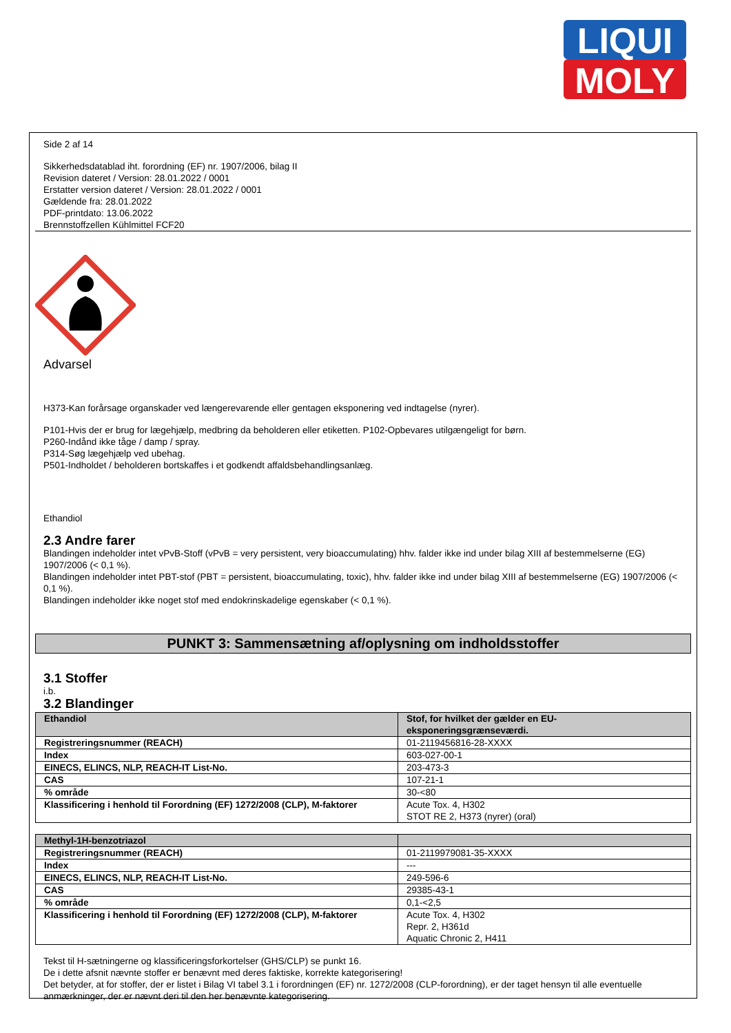LIQUI
MOLY
Side 2 af 14
Sikkerhedsdatablad iht. forordning (EF) nr. 1907/2006, bilag II
Revision dateret / Version: 28.01.2022 / 0001
Erstatter version dateret / Version: 28.01.2022 / 0001
Gældende fra: 28.01.2022
PDF-printdato: 13.06.2022
Brennstoffzellen Kühlmittel FCF20
Advarsel
H373-Kan forårsage organskader ved længerevarende eller gentagen eksponering ved indtagelse (nyrer).
P101-Hvis der er brug for lægehjælp, medbring da beholderen eller etiketten. P102-Opbevares utilgængeligt for børn.
P260-Indånd ikke tåge / damp / spray.
P314-Søg lægehjælp ved ubehag.
P501-Indholdet / beholderen bortskaffes i et godkendt affaldsbehandlingsanlæg.
Ethandiol
2.3 Andre farer
Blandingen indeholder intet vPvB-Stoff (vPvB = very persistent, very bioaccumulating) hhv. falder ikke ind under bilag XIII af bestemmelserne (EG) 1907/2006 (< 0,1 %).
Blandingen indeholder intet PBT-stof (PBT = persistent, bioaccumulating, toxic), hhv. falder ikke ind under bilag XIII af bestemmelserne (EG) 1907/2006 (< 0,1 %).
Blandingen indeholder ikke noget stof med endokrinskadelige egenskaber (< 0,1 %).
PUNKT 3: Sammensætning af/oplysning om indholdsstoffer
3.1 Stoffer
i.b.
3.2 Blandinger
| Ethandiol | Stof, for hvilket der gælder en EU- eksponeringsgrænseværdi. |
| --- | --- |
| Registreringsnummer (REACH) | 01-2119456816-28-XXXX |
| Index | 603-027-00-1 |
| EINECS, ELINCS, NLP, REACH-IT List-No. | 203-473-3 |
| CAS | 107-21-1 |
| % område | 30-<80 |
| Klassificering i henhold til Forordning (EF) 1272/2008 (CLP), M-faktorer | Acute Tox. 4, H302 STOT RE 2, H373 (nyrer) (oral) |
| Methyl-1H-benzotriazol | |
| --- | --- |
| Registreringsnummer (REACH) | 01-2119979081-35-XXXX |
| Index | --- |
| EINECS, ELINCS, NLP, REACH-IT List-No. | 249-596-6 |
| CAS | 29385-43-1 |
| % område | 0,1-<2,5 |
| Klassificering i henhold til Forordning (EF) 1272/2008 (CLP), M-faktorer | Acute Tox. 4, H302 Repr. 2, H361d Aquatic Chronic 2, H411 |
Tekst til H-sætningerne og klassificeringsforkortelser (GHS/CLP) se punkt 16.
De i dette afsnit nævnte stoffer er benævnt med deres faktiske, korrekte kategorisering!
Det betyder, at for stoffer, der er listet i Bilag VI tabel 3.1 i forordningen (EF) nr. 1272/2008 (CLP-forordning), er der taget hensyn til alle eventuelle anmærkninger, der er nævnt deri til den her benævnte kategorisering.